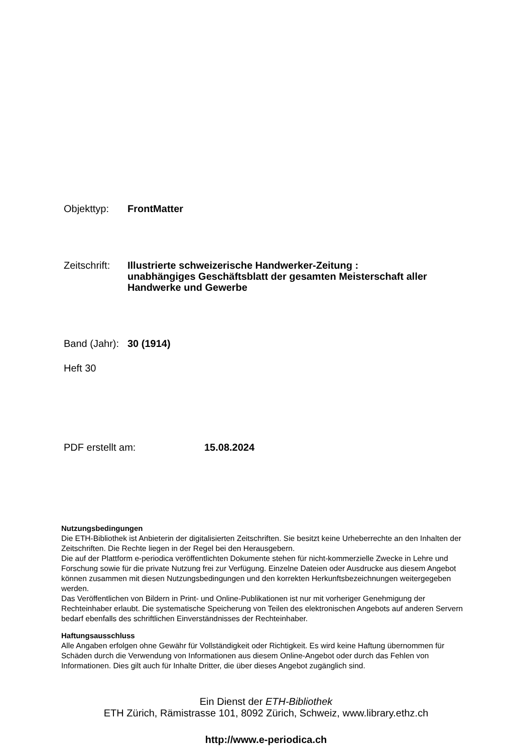Objekttyp:
FrontMatter
Zeitschrift:
Illustrierte schweizerische Handwerker-Zeitung : unabhängiges Geschäftsblatt der gesamten Meisterschaft aller Handwerke und Gewerbe
Band (Jahr):
30 (1914)
Heft 30
PDF erstellt am:
15.08.2024
Nutzungsbedingungen
Die ETH-Bibliothek ist Anbieterin der digitalisierten Zeitschriften. Sie besitzt keine Urheberrechte an den Inhalten der Zeitschriften. Die Rechte liegen in der Regel bei den Herausgebern.
Die auf der Plattform e-periodica veröffentlichten Dokumente stehen für nicht-kommerzielle Zwecke in Lehre und Forschung sowie für die private Nutzung frei zur Verfügung. Einzelne Dateien oder Ausdrucke aus diesem Angebot können zusammen mit diesen Nutzungsbedingungen und den korrekten Herkunftsbezeichnungen weitergegeben werden.
Das Veröffentlichen von Bildern in Print- und Online-Publikationen ist nur mit vorheriger Genehmigung der Rechteinhaber erlaubt. Die systematische Speicherung von Teilen des elektronischen Angebots auf anderen Servern bedarf ebenfalls des schriftlichen Einverständnisses der Rechteinhaber.
Haftungsausschluss
Alle Angaben erfolgen ohne Gewähr für Vollständigkeit oder Richtigkeit. Es wird keine Haftung übernommen für Schäden durch die Verwendung von Informationen aus diesem Online-Angebot oder durch das Fehlen von Informationen. Dies gilt auch für Inhalte Dritter, die über dieses Angebot zugänglich sind.
Ein Dienst der ETH-Bibliothek
ETH Zürich, Rämistrasse 101, 8092 Zürich, Schweiz, www.library.ethz.ch
http://www.e-periodica.ch